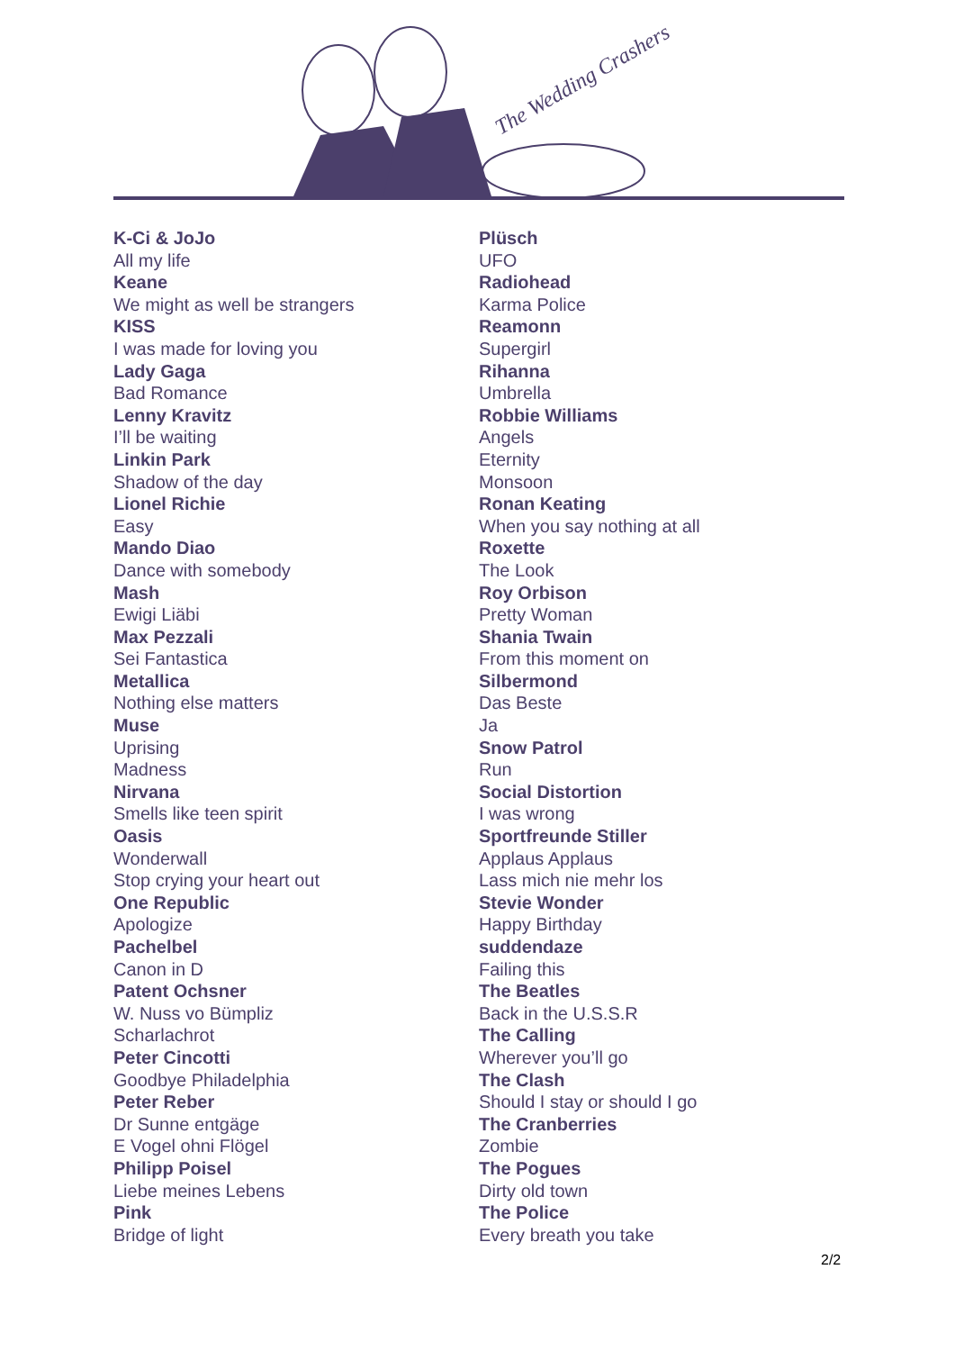The Wedding Crashers
K-Ci & JoJo
All my life
Keane
We might as well be strangers
KISS
I was made for loving you
Lady Gaga
Bad Romance
Lenny Kravitz
I’ll be waiting
Linkin Park
Shadow of the day
Lionel Richie
Easy
Mando Diao
Dance with somebody
Mash
Ewigi Liäbi
Max Pezzali
Sei Fantastica
Metallica
Nothing else matters
Muse
Uprising
Madness
Nirvana
Smells like teen spirit
Oasis
Wonderwall
Stop crying your heart out
One Republic
Apologize
Pachelbel
Canon in D
Patent Ochsner
W. Nuss vo Bümpliz
Scharlachrot
Peter Cincotti
Goodbye Philadelphia
Peter Reber
Dr Sunne entgäge
E Vogel ohni Flögel
Philipp Poisel
Liebe meines Lebens
Pink
Bridge of light
Plüsch
UFO
Radiohead
Karma Police
Reamonn
Supergirl
Rihanna
Umbrella
Robbie Williams
Angels
Eternity
Monsoon
Ronan Keating
When you say nothing at all
Roxette
The Look
Roy Orbison
Pretty Woman
Shania Twain
From this moment on
Silbermond
Das Beste
Ja
Snow Patrol
Run
Social Distortion
I was wrong
Sportfreunde Stiller
Applaus Applaus
Lass mich nie mehr los
Stevie Wonder
Happy Birthday
suddendaze
Failing this
The Beatles
Back in the U.S.S.R
The Calling
Wherever you’ll go
The Clash
Should I stay or should I go
The Cranberries
Zombie
The Pogues
Dirty old town
The Police
Every breath you take
2/2